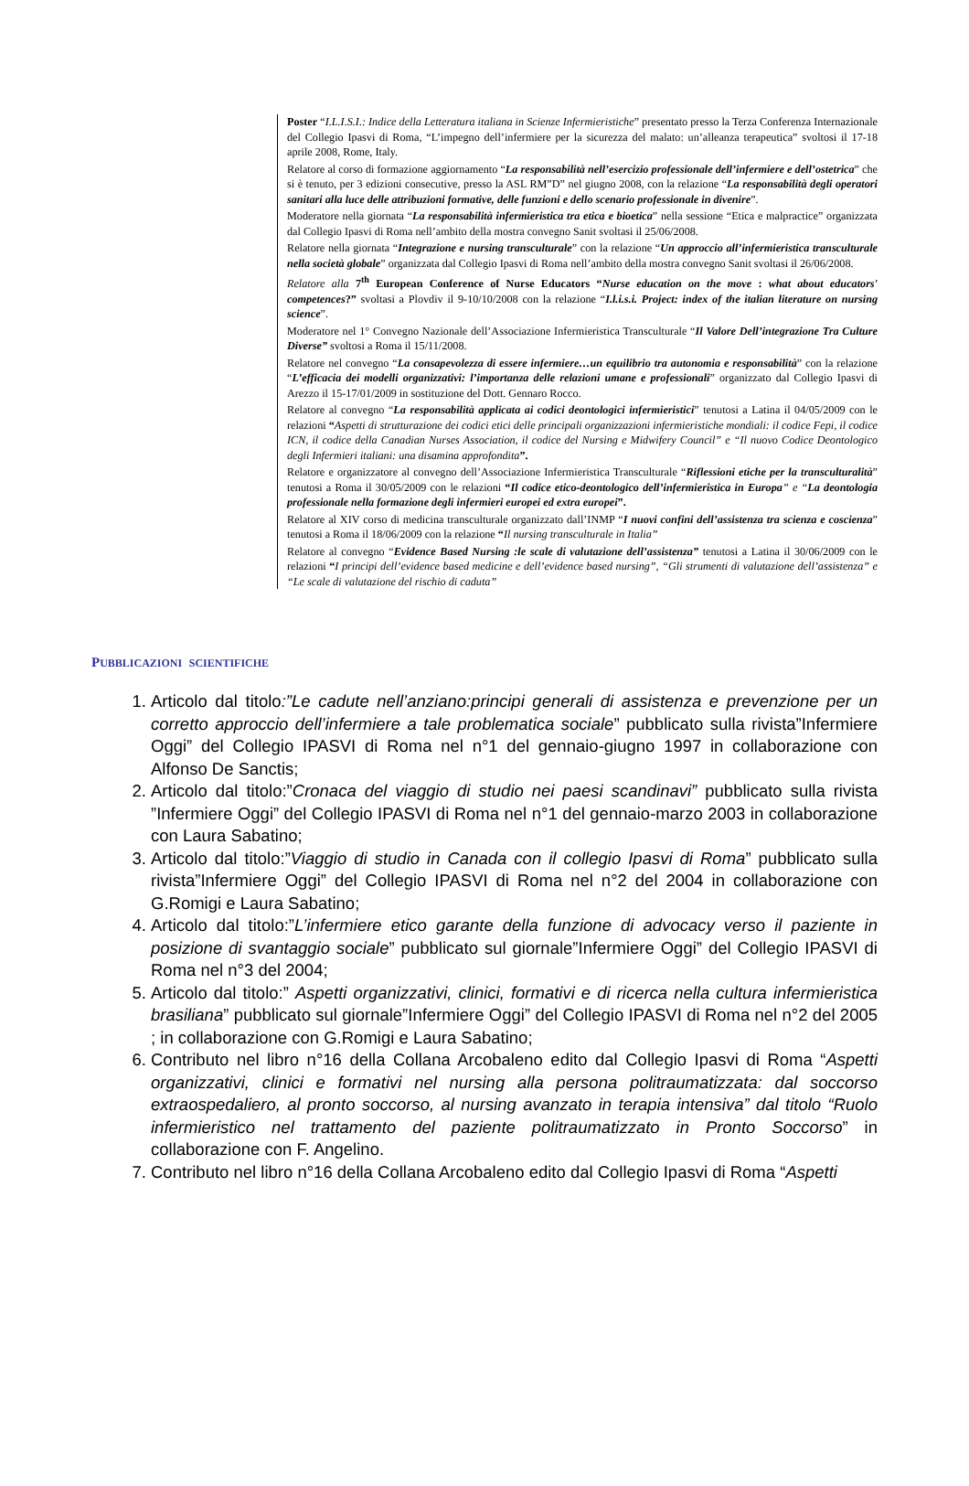Poster “I.L.I.S.I.: Indice della Letteratura italiana in Scienze Infermieristiche” presentato presso la Terza Conferenza Internazionale del Collegio Ipasvi di Roma, “L’impegno dell’infermiere per la sicurezza del malato: un’alleanza terapeutica” svoltosi il 17-18 aprile 2008, Rome, Italy.
Relatore al corso di formazione aggiornamento “La responsabilità nell’esercizio professionale dell’infermiere e dell’ostetrica” che si è tenuto, per 3 edizioni consecutive, presso la ASL RM”D” nel giugno 2008, con la relazione “La responsabilità degli operatori sanitari alla luce delle attribuzioni formative, delle funzioni e dello scenario professionale in divenire”.
Moderatore nella giornata “La responsabilità infermieristica tra etica e bioetica” nella sessione “Etica e malpractice” organizzata dal Collegio Ipasvi di Roma nell’ambito della mostra convegno Sanit svoltasi il 25/06/2008.
Relatore nella giornata “Integrazione e nursing transculturale” con la relazione “Un approccio all’infermieristica transculturale nella società globale” organizzata dal Collegio Ipasvi di Roma nell’ambito della mostra convegno Sanit svoltasi il 26/06/2008.
Relatore alla 7<sup>th</sup> European Conference of Nurse Educators “Nurse education on the move : what about educators' competences?” svoltasi a Plovdiv il 9-10/10/2008 con la relazione “I.l.i.s.i. Project: index of the italian literature on nursing science”.
Moderatore nel 1° Convegno Nazionale dell’Associazione Infermieristica Transculturale “Il Valore Dell’integrazione Tra Culture Diverse” svoltosi a Roma il 15/11/2008.
Relatore nel convegno “La consapevolezza di essere infermiere…un equilibrio tra autonomia e responsabilità” con la relazione “L’efficacia dei modelli organizzativi: l’importanza delle relazioni umane e professionali” organizzato dal Collegio Ipasvi di Arezzo il 15-17/01/2009 in sostituzione del Dott. Gennaro Rocco.
Relatore al convegno “La responsabilità applicata ai codici deontologici infermieristici” tenutosi a Latina il 04/05/2009 con le relazioni “Aspetti di strutturazione dei codici etici delle principali organizzazioni infermieristiche mondiali: il codice Fepi, il codice ICN, il codice della Canadian Nurses Association, il codice del Nursing e Midwifery Council” e “Il nuovo Codice Deontologico degli Infermieri italiani: una disamina approfondita”.
Relatore e organizzatore al convegno dell’Associazione Infermieristica Transculturale “Riflessioni etiche per la transculturalità” tenutosi a Roma il 30/05/2009 con le relazioni “Il codice etico-deontologico dell’infermieristica in Europa” e “La deontologia professionale nella formazione degli infermieri europei ed extra europei”.
Relatore al XIV corso di medicina transculturale organizzato dall’INMP “I nuovi confini dell’assistenza tra scienza e coscienza” tenutosi a Roma il 18/06/2009 con la relazione “Il nursing transculturale in Italia”
Relatore al convegno “Evidence Based Nursing :le scale di valutazione dell’assistenza” tenutosi a Latina il 30/06/2009 con le relazioni “I principi dell’evidence based medicine e dell’evidence based nursing”, “Gli strumenti di valutazione dell’assistenza” e “Le scale di valutazione del rischio di caduta”
PUBBLICAZIONI SCIENTIFICHE
1. Articolo dal titolo:”Le cadute nell’anziano:principi generali di assistenza e prevenzione per un corretto approccio dell’infermiere a tale problematica sociale” pubblicato sulla rivista”Infermiere Oggi” del Collegio IPASVI di Roma nel n°1 del gennaio-giugno 1997 in collaborazione con Alfonso De Sanctis;
2. Articolo dal titolo:”Cronaca del viaggio di studio nei paesi scandinavi” pubblicato sulla rivista ”Infermiere Oggi” del Collegio IPASVI di Roma nel n°1 del gennaio-marzo 2003 in collaborazione con Laura Sabatino;
3. Articolo dal titolo:”Viaggio di studio in Canada con il collegio Ipasvi di Roma” pubblicato sulla rivista”Infermiere Oggi” del Collegio IPASVI di Roma nel n°2 del 2004 in collaborazione con G.Romigi e Laura Sabatino;
4. Articolo dal titolo:”L’infermiere etico garante della funzione di advocacy verso il paziente in posizione di svantaggio sociale” pubblicato sul giornale”Infermiere Oggi” del Collegio IPASVI di Roma nel n°3 del 2004;
5. Articolo dal titolo:” Aspetti organizzativi, clinici, formativi e di ricerca nella cultura infermieristica brasiliana” pubblicato sul giornale”Infermiere Oggi” del Collegio IPASVI di Roma nel n°2 del 2005 ; in collaborazione con G.Romigi e Laura Sabatino;
6. Contributo nel libro n°16 della Collana Arcobaleno edito dal Collegio Ipasvi di Roma “Aspetti organizzativi, clinici e formativi nel nursing alla persona politraumatizzata: dal soccorso extraospedaliero, al pronto soccorso, al nursing avanzato in terapia intensiva” dal titolo “Ruolo infermieristico nel trattamento del paziente politraumatizzato in Pronto Soccorso” in collaborazione con F. Angelino.
7. Contributo nel libro n°16 della Collana Arcobaleno edito dal Collegio Ipasvi di Roma “Aspetti